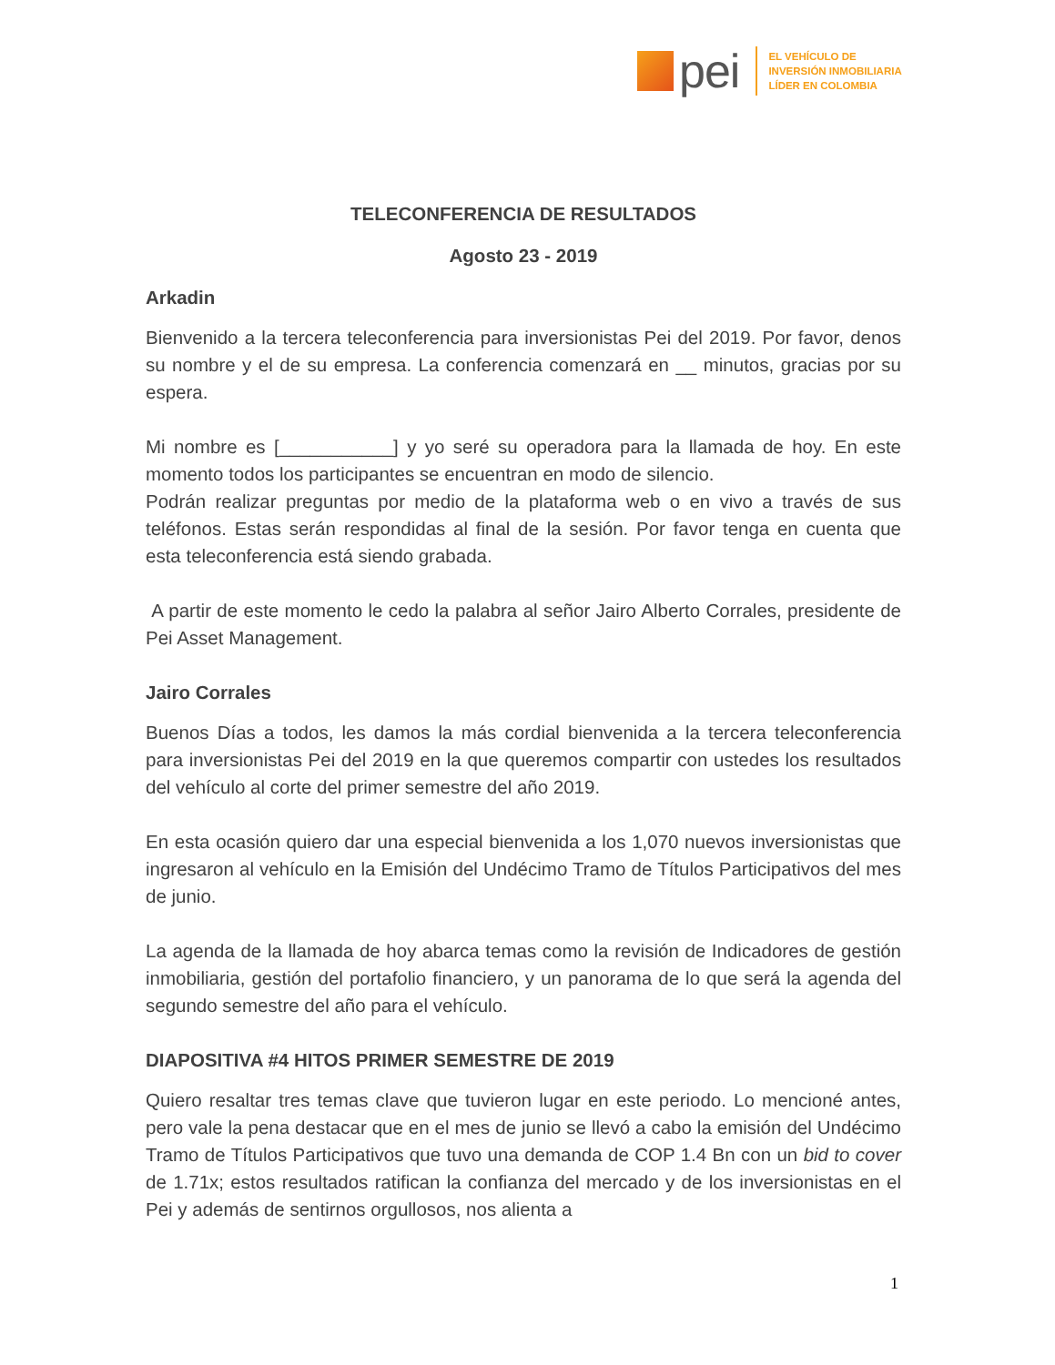pei
EL VEHÍCULO DE
INVERSIÓN INMOBILIARIA
LÍDER EN COLOMBIA
TELECONFERENCIA DE RESULTADOS
Agosto 23 - 2019
Arkadin
Bienvenido a la tercera teleconferencia para inversionistas Pei del 2019. Por favor, denos su nombre y el de su empresa. La conferencia comenzará en __ minutos, gracias por su espera.
Mi nombre es [___________] y yo seré su operadora para la llamada de hoy. En este momento todos los participantes se encuentran en modo de silencio.
Podrán realizar preguntas por medio de la plataforma web o en vivo a través de sus teléfonos. Estas serán respondidas al final de la sesión. Por favor tenga en cuenta que esta teleconferencia está siendo grabada.
A partir de este momento le cedo la palabra al señor Jairo Alberto Corrales, presidente de Pei Asset Management.
Jairo Corrales
Buenos Días a todos, les damos la más cordial bienvenida a la tercera teleconferencia para inversionistas Pei del 2019 en la que queremos compartir con ustedes los resultados del vehículo al corte del primer semestre del año 2019.
En esta ocasión quiero dar una especial bienvenida a los 1,070 nuevos inversionistas que ingresaron al vehículo en la Emisión del Undécimo Tramo de Títulos Participativos del mes de junio.
La agenda de la llamada de hoy abarca temas como la revisión de Indicadores de gestión inmobiliaria, gestión del portafolio financiero, y un panorama de lo que será la agenda del segundo semestre del año para el vehículo.
DIAPOSITIVA #4 HITOS PRIMER SEMESTRE DE 2019
Quiero resaltar tres temas clave que tuvieron lugar en este periodo. Lo mencioné antes, pero vale la pena destacar que en el mes de junio se llevó a cabo la emisión del Undécimo Tramo de Títulos Participativos que tuvo una demanda de COP 1.4 Bn con un bid to cover de 1.71x; estos resultados ratifican la confianza del mercado y de los inversionistas en el Pei y además de sentirnos orgullosos, nos alienta a
1